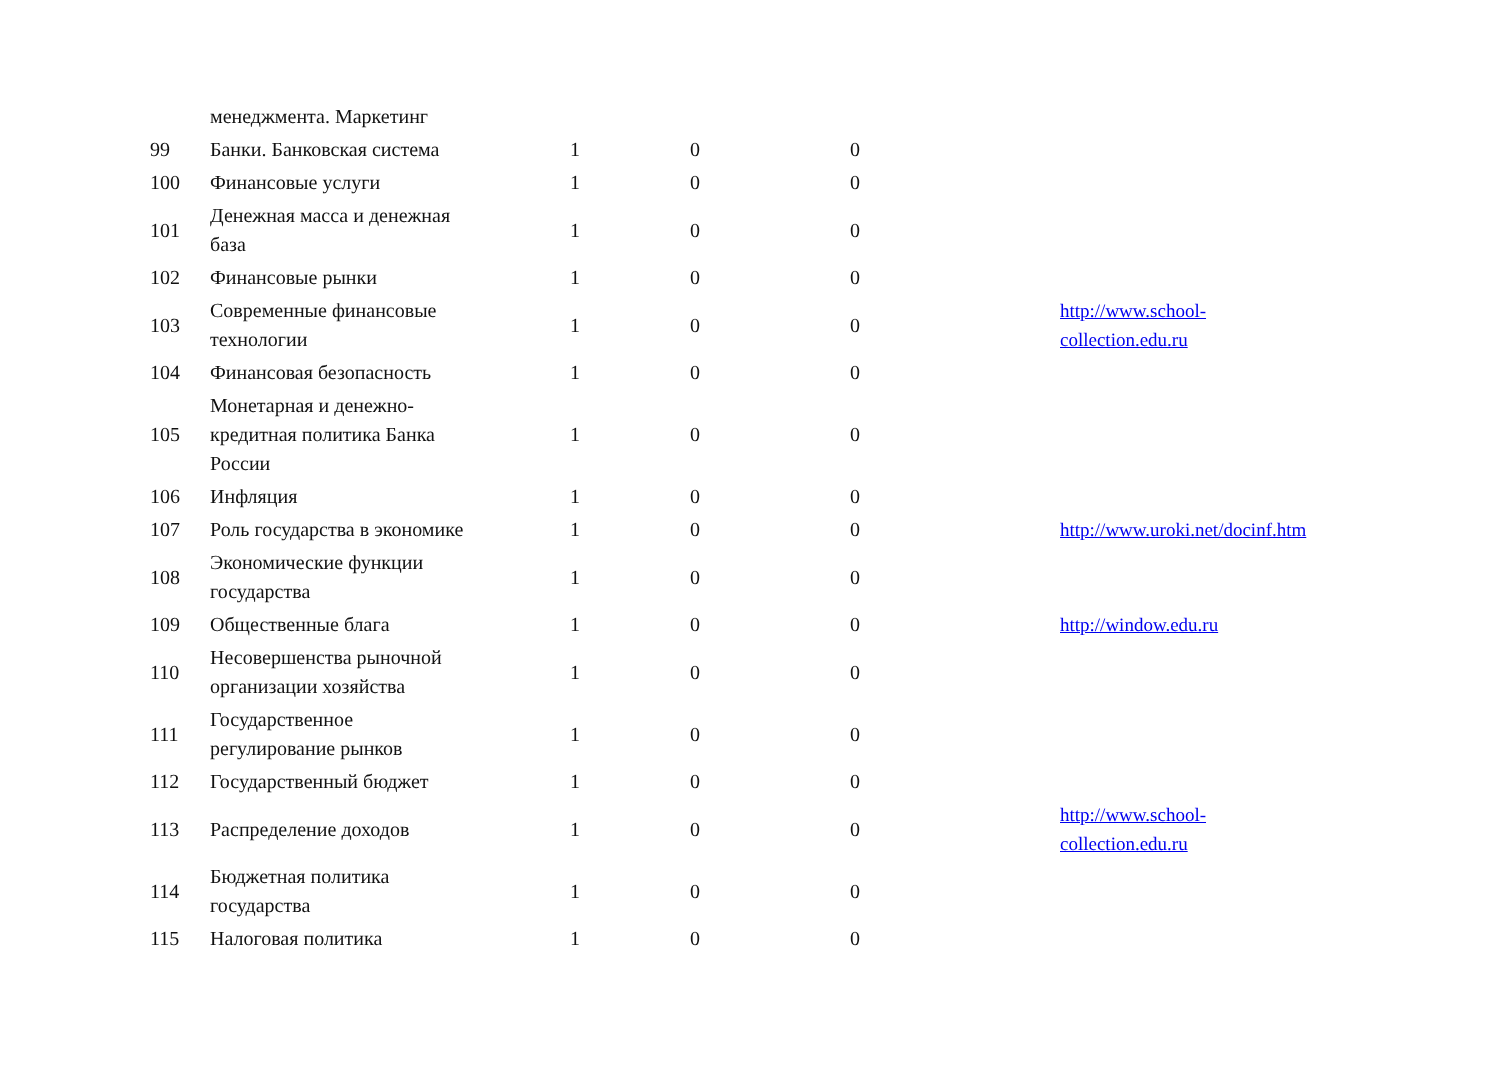| | менеджмента. Маркетинг | | | | | |
| 99 | Банки. Банковская система | 1 | 0 | 0 | | |
| 100 | Финансовые услуги | 1 | 0 | 0 | | |
| 101 | Денежная масса и денежная база | 1 | 0 | 0 | | |
| 102 | Финансовые рынки | 1 | 0 | 0 | | |
| 103 | Современные финансовые технологии | 1 | 0 | 0 | | http://www.school- collection.edu.ru |
| 104 | Финансовая безопасность | 1 | 0 | 0 | | |
| 105 | Монетарная и денежно-кредитная политика Банка России | 1 | 0 | 0 | | |
| 106 | Инфляция | 1 | 0 | 0 | | |
| 107 | Роль государства в экономике | 1 | 0 | 0 | | http://www.uroki.net/docinf.htm |
| 108 | Экономические функции государства | 1 | 0 | 0 | | |
| 109 | Общественные блага | 1 | 0 | 0 | | http://window.edu.ru |
| 110 | Несовершенства рыночной организации хозяйства | 1 | 0 | 0 | | |
| 111 | Государственное регулирование рынков | 1 | 0 | 0 | | |
| 112 | Государственный бюджет | 1 | 0 | 0 | | |
| 113 | Распределение доходов | 1 | 0 | 0 | | http://www.school- collection.edu.ru |
| 114 | Бюджетная политика государства | 1 | 0 | 0 | | |
| 115 | Налоговая политика | 1 | 0 | 0 | | |